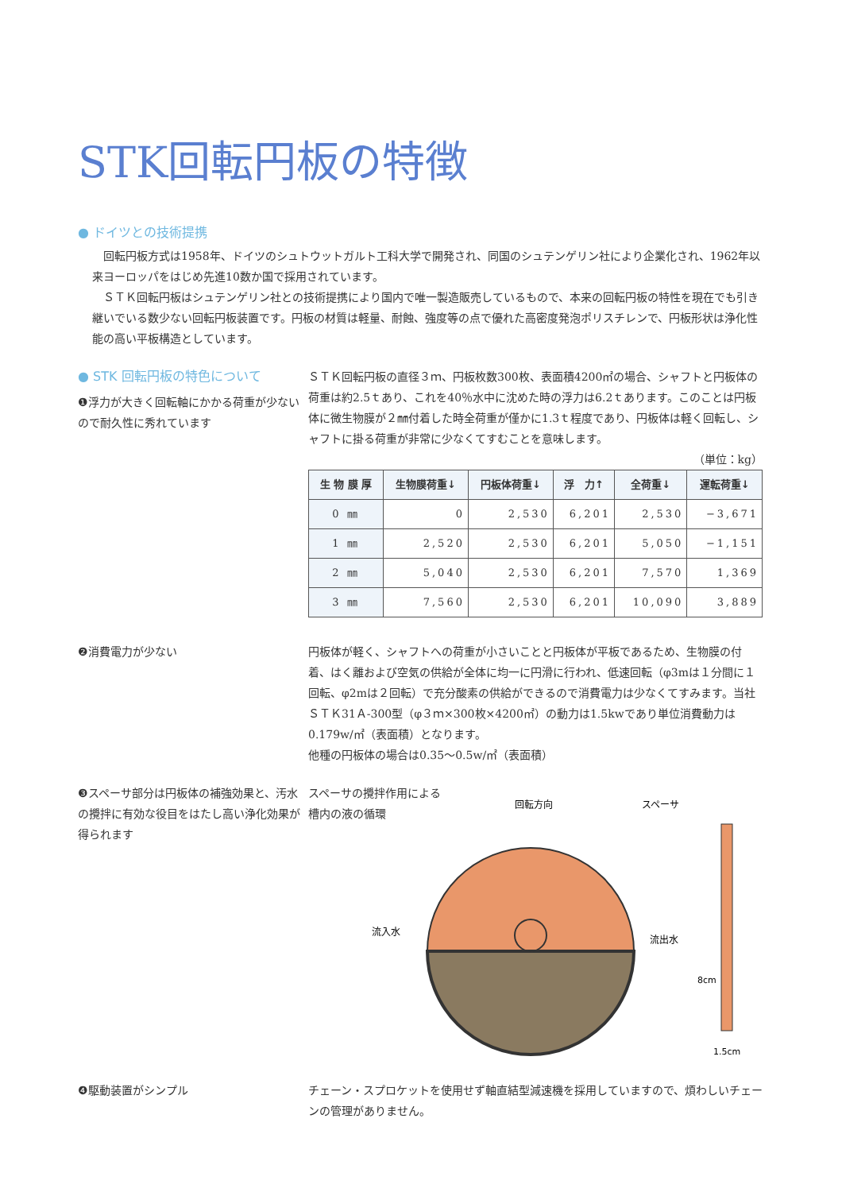STK回転円板の特徴
● ドイツとの技術提携
回転円板方式は1958年、ドイツのシュトウットガルト工科大学で開発され、同国のシュテンゲリン社により企業化され、1962年以来ヨーロッパをはじめ先進10数か国で採用されています。
ＳＴＫ回転円板はシュテンゲリン社との技術提携により国内で唯一製造販売しているもので、本来の回転円板の特性を現在でも引き継いでいる数少ない回転円板装置です。円板の材質は軽量、耐蝕、強度等の点で優れた高密度発泡ポリスチレンで、円板形状は浄化性能の高い平板構造としています。
● STK 回転円板の特色について
❶浮力が大きく回転軸にかかる荷重が少ないので耐久性に秀れています
ＳＴＫ回転円板の直径３ｍ、円板枚数300枚、表面積4200㎡の場合、シャフトと円板体の荷重は約2.5ｔあり、これを40％水中に沈めた時の浮力は6.2ｔあります。このことは円板体に微生物膜が２㎜付着した時全荷重が僅かに1.3ｔ程度であり、円板体は軽く回転し、シャフトに掛る荷重が非常に少なくてすむことを意味します。
（単位：kg）
| 生 物 膜 厚 | 生物膜荷重↓ | 円板体荷重↓ | 浮 力↑ | 全荷重↓ | 運転荷重↓ |
| --- | --- | --- | --- | --- | --- |
| 0 ㎜ | 0 | 2,530 | 6,201 | 2,530 | −3,671 |
| 1 ㎜ | 2,520 | 2,530 | 6,201 | 5,050 | −1,151 |
| 2 ㎜ | 5,040 | 2,530 | 6,201 | 7,570 | 1,369 |
| 3 ㎜ | 7,560 | 2,530 | 6,201 | 10,090 | 3,889 |
❷消費電力が少ない 円板体が軽く、シャフトへの荷重が小さいことと円板体が平板であるため、生物膜の付着、はく離および空気の供給が全体に均一に円滑に行われ、低速回転（φ3mは１分間に１回転、φ2mは２回転）で充分酸素の供給ができるので消費電力は少なくてすみます。当社ＳＴＫ31Ａ-300型（φ３ｍ×300枚×4200㎡）の動力は1.5kwであり単位消費動力は0.179w/㎡（表面積）となります。
他種の円板体の場合は0.35〜0.5w/㎡（表面積）
❸スペーサ部分は円板体の補強効果と、汚水の攪拌に有効な役目をはたし高い浄化効果が得られます
スペーサの攪拌作用による
槽内の液の循環
回転方向
スペーサ
流入水
流出水
8cm
1.5cm
❹駆動装置がシンプル チェーン・スプロケットを使用せず軸直結型減速機を採用していますので、煩わしいチェーンの管理がありません。